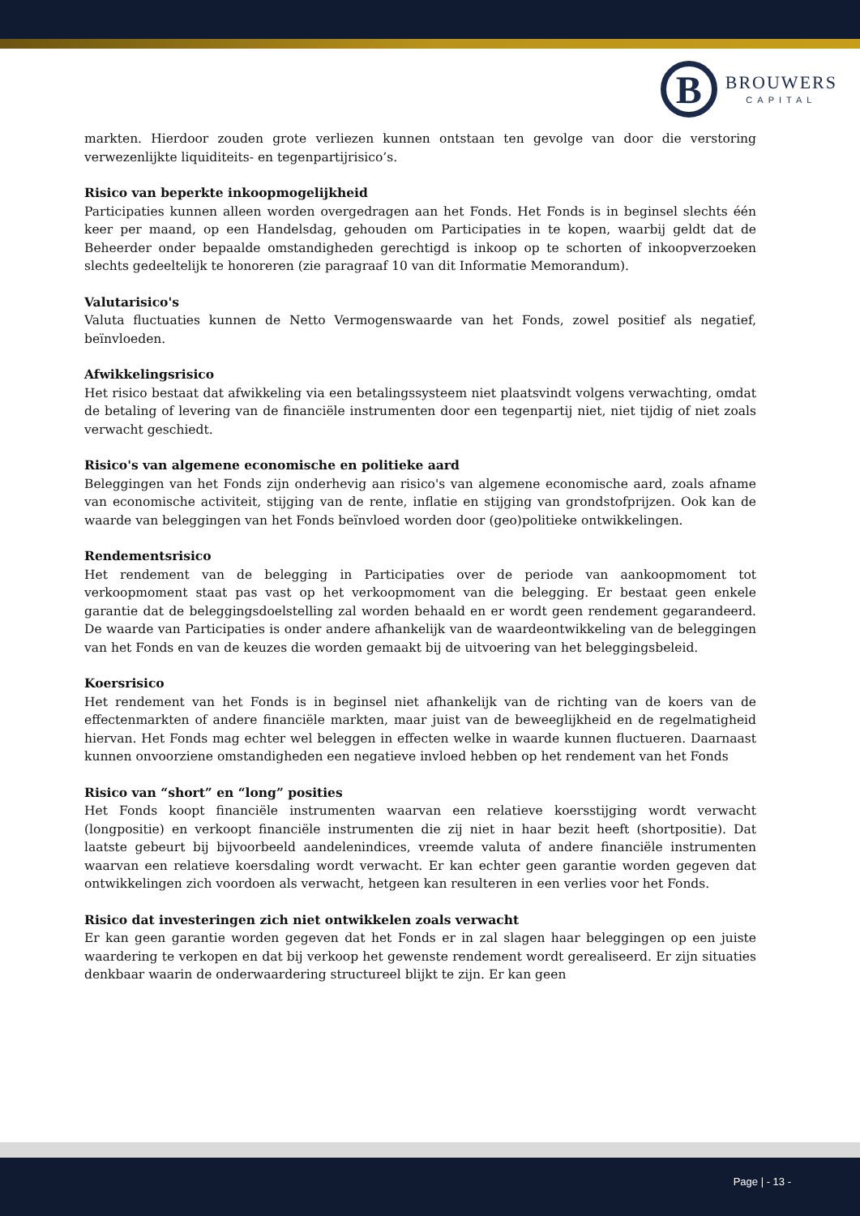B
BROUWERS
CAPITAL
markten. Hierdoor zouden grote verliezen kunnen ontstaan ten gevolge van door die verstoring verwezenlijkte liquiditeits- en tegenpartijrisico’s.
Risico van beperkte inkoopmogelijkheid
Participaties kunnen alleen worden overgedragen aan het Fonds. Het Fonds is in beginsel slechts één keer per maand, op een Handelsdag, gehouden om Participaties in te kopen, waarbij geldt dat de Beheerder onder bepaalde omstandigheden gerechtigd is inkoop op te schorten of inkoopverzoeken slechts gedeeltelijk te honoreren (zie paragraaf 10 van dit Informatie Memorandum).
Valutarisico's
Valuta fluctuaties kunnen de Netto Vermogenswaarde van het Fonds, zowel positief als negatief, beïnvloeden.
Afwikkelingsrisico
Het risico bestaat dat afwikkeling via een betalingssysteem niet plaatsvindt volgens verwachting, omdat de betaling of levering van de financiële instrumenten door een tegenpartij niet, niet tijdig of niet zoals verwacht geschiedt.
Risico's van algemene economische en politieke aard
Beleggingen van het Fonds zijn onderhevig aan risico's van algemene economische aard, zoals afname van economische activiteit, stijging van de rente, inflatie en stijging van grondstofprijzen. Ook kan de waarde van beleggingen van het Fonds beïnvloed worden door (geo)politieke ontwikkelingen.
Rendementsrisico
Het rendement van de belegging in Participaties over de periode van aankoopmoment tot verkoopmoment staat pas vast op het verkoopmoment van die belegging. Er bestaat geen enkele garantie dat de beleggingsdoelstelling zal worden behaald en er wordt geen rendement gegarandeerd. De waarde van Participaties is onder andere afhankelijk van de waardeontwikkeling van de beleggingen van het Fonds en van de keuzes die worden gemaakt bij de uitvoering van het beleggingsbeleid.
Koersrisico
Het rendement van het Fonds is in beginsel niet afhankelijk van de richting van de koers van de effectenmarkten of andere financiële markten, maar juist van de beweeglijkheid en de regelmatigheid hiervan. Het Fonds mag echter wel beleggen in effecten welke in waarde kunnen fluctueren. Daarnaast kunnen onvoorziene omstandigheden een negatieve invloed hebben op het rendement van het Fonds
Risico van “short” en “long” posities
Het Fonds koopt financiële instrumenten waarvan een relatieve koersstijging wordt verwacht (longpositie) en verkoopt financiële instrumenten die zij niet in haar bezit heeft (shortpositie). Dat laatste gebeurt bij bijvoorbeeld aandelenindices, vreemde valuta of andere financiële instrumenten waarvan een relatieve koersdaling wordt verwacht. Er kan echter geen garantie worden gegeven dat ontwikkelingen zich voordoen als verwacht, hetgeen kan resulteren in een verlies voor het Fonds.
Risico dat investeringen zich niet ontwikkelen zoals verwacht
Er kan geen garantie worden gegeven dat het Fonds er in zal slagen haar beleggingen op een juiste waardering te verkopen en dat bij verkoop het gewenste rendement wordt gerealiseerd. Er zijn situaties denkbaar waarin de onderwaardering structureel blijkt te zijn. Er kan geen
Page | - 13 -